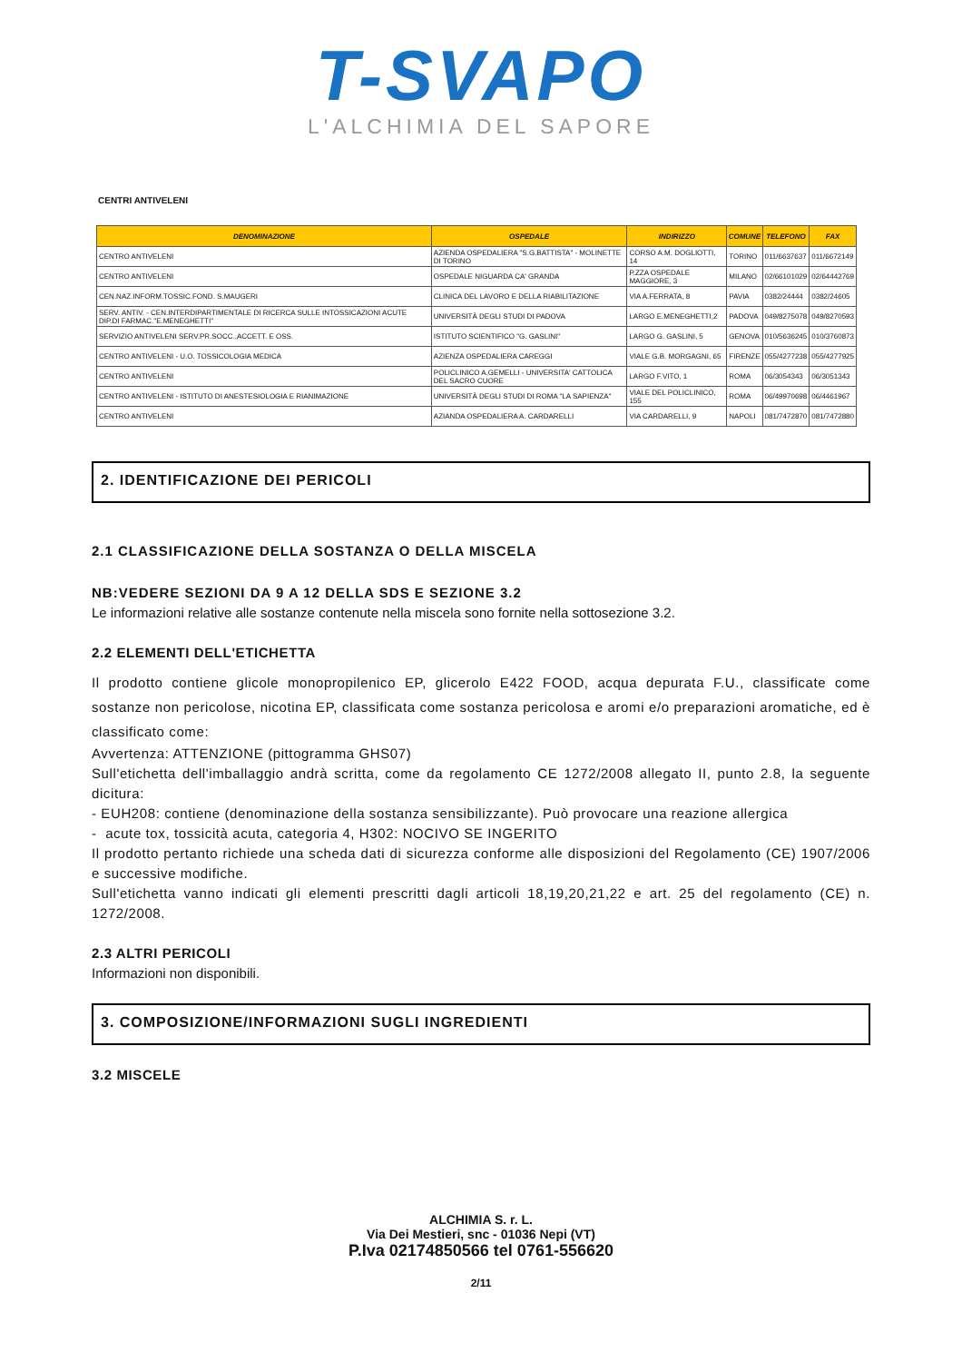T-SVAPO
L'ALCHIMIA DEL SAPORE
CENTRI ANTIVELENI
| DENOMINAZIONE | OSPEDALE | INDIRIZZO | COMUNE | TELEFONO | FAX |
| --- | --- | --- | --- | --- | --- |
| CENTRO ANTIVELENI | AZIENDA OSPEDALIERA "S.G.BATTISTA" - MOLINETTE DI TORINO | CORSO A.M. DOGLIOTTI, 14 | TORINO | 011/6637637 | 011/6672149 |
| CENTRO ANTIVELENI | OSPEDALE NIGUARDA CA' GRANDA | P.ZZA OSPEDALE MAGGIORE, 3 | MILANO | 02/66101029 | 02/64442769 |
| CEN.NAZ.INFORM.TOSSIC.FOND. S.MAUGERI | CLINICA DEL LAVORO E DELLA RIABILITAZIONE | VIA A.FERRATA, 8 | PAVIA | 0382/24444 | 0382/24605 |
| SERV. ANTIV. - CEN.INTERDIPARTIMENTALE DI RICERCA SULLE INTOSSICAZIONI ACUTE DIP.DI FARMAC."E.MENEGHETTI" | UNIVERSITÀ DEGLI STUDI DI PADOVA | LARGO E.MENEGHETTI,2 | PADOVA | 049/8275078 | 049/8270593 |
| SERVIZIO ANTIVELENI SERV.PR.SOCC.,ACCETT. E OSS. | ISTITUTO SCIENTIFICO "G. GASLINI" | LARGO G. GASLINI, 5 | GENOVA | 010/5636245 | 010/3760873 |
| CENTRO ANTIVELENI - U.O. TOSSICOLOGIA MEDICA | AZIENZA OSPEDALIERA CAREGGI | VIALE G.B. MORGAGNI, 65 | FIRENZE | 055/4277238 | 055/4277925 |
| CENTRO ANTIVELENI | POLICLINICO A.GEMELLI - UNIVERSITA' CATTOLICA DEL SACRO CUORE | LARGO F.VITO, 1 | ROMA | 06/3054343 | 06/3051343 |
| CENTRO ANTIVELENI - ISTITUTO DI ANESTESIOLOGIA E RIANIMAZIONE | UNIVERSITÀ DEGLI STUDI DI ROMA "LA SAPIENZA" | VIALE DEL POLICLINICO, 155 | ROMA | 06/49970698 | 06/4461967 |
| CENTRO ANTIVELENI | AZIANDA OSPEDALIERA A. CARDARELLI | VIA CARDARELLI, 9 | NAPOLI | 081/7472870 | 081/7472880 |
2. IDENTIFICAZIONE DEI PERICOLI
2.1 CLASSIFICAZIONE DELLA SOSTANZA O DELLA MISCELA
NB:VEDERE SEZIONI DA 9 A 12 DELLA SDS E SEZIONE 3.2
Le informazioni relative alle sostanze contenute nella miscela sono fornite nella sottosezione 3.2.
2.2 ELEMENTI DELL'ETICHETTA
Il prodotto contiene glicole monopropilenico EP, glicerolo E422 FOOD, acqua depurata F.U., classificate come sostanze non pericolose, nicotina EP, classificata come sostanza pericolosa e aromi e/o preparazioni aromatiche, ed è classificato come:
Avvertenza: ATTENZIONE (pittogramma GHS07)
Sull'etichetta dell'imballaggio andrà scritta, come da regolamento CE 1272/2008 allegato II, punto 2.8, la seguente dicitura:
- EUH208: contiene (denominazione della sostanza sensibilizzante). Può provocare una reazione allergica
- acute tox, tossicità acuta, categoria 4, H302: NOCIVO SE INGERITO
Il prodotto pertanto richiede una scheda dati di sicurezza conforme alle disposizioni del Regolamento (CE) 1907/2006 e successive modifiche.
Sull'etichetta vanno indicati gli elementi prescritti dagli articoli 18,19,20,21,22 e art. 25 del regolamento (CE) n. 1272/2008.
2.3 ALTRI PERICOLI
Informazioni non disponibili.
3. COMPOSIZIONE/INFORMAZIONI SUGLI INGREDIENTI
3.2 MISCELE
ALCHIMIA S. r. L.
Via Dei Mestieri, snc - 01036 Nepi (VT)
P.Iva 02174850566 tel 0761-556620
2/11